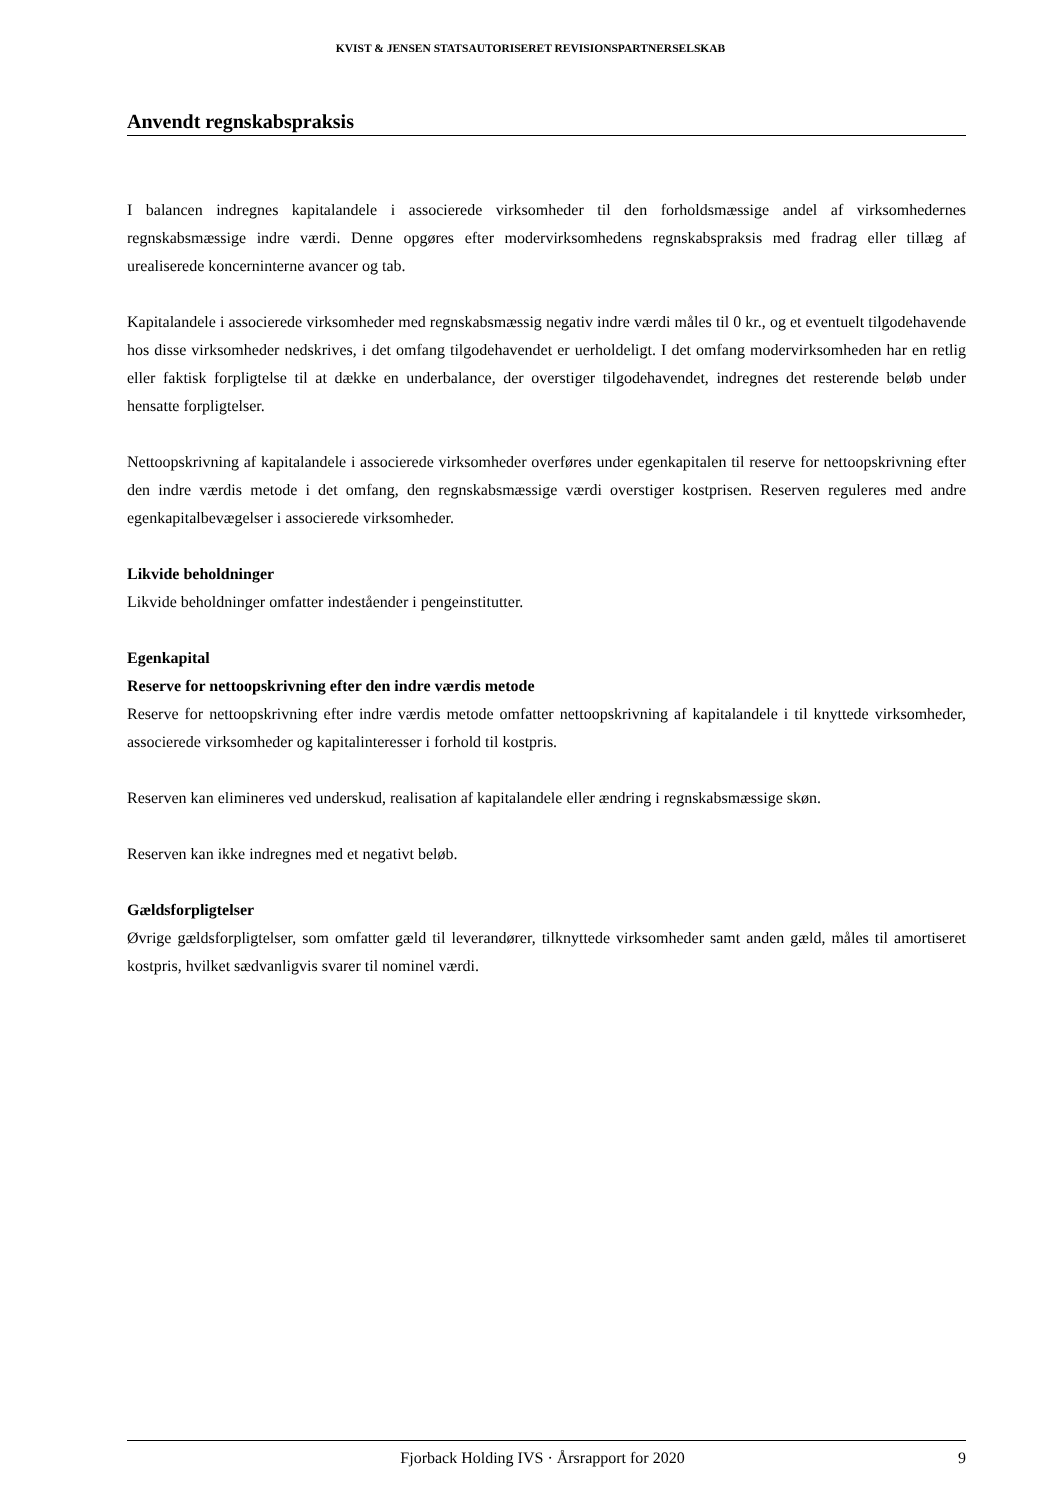KVIST & JENSEN STATSAUTORISERET REVISIONSPARTNERSELSKAB
Anvendt regnskabspraksis
I balancen indregnes kapitalandele i associerede virksomheder til den forholdsmæssige andel af virksomhedernes regnskabsmæssige indre værdi. Denne opgøres efter modervirksomhedens regnskabspraksis med fradrag eller tillæg af urealiserede koncerninterne avancer og tab.
Kapitalandele i associerede virksomheder med regnskabsmæssig negativ indre værdi måles til 0 kr., og et eventuelt tilgodehavende hos disse virksomheder nedskrives, i det omfang tilgodehavendet er uerholdeligt. I det omfang modervirksomheden har en retlig eller faktisk forpligtelse til at dække en underbalance, der overstiger tilgodehavendet, indregnes det resterende beløb under hensatte forpligtelser.
Nettoopskrivning af kapitalandele i associerede virksomheder overføres under egenkapitalen til reserve for nettoopskrivning efter den indre værdis metode i det omfang, den regnskabsmæssige værdi overstiger kostprisen. Reserven reguleres med andre egenkapitalbevægelser i associerede virksomheder.
Likvide beholdninger
Likvide beholdninger omfatter indeståender i pengeinstitutter.
Egenkapital
Reserve for nettoopskrivning efter den indre værdis metode
Reserve for nettoopskrivning efter indre værdis metode omfatter nettoopskrivning af kapitalandele i til knyttede virksomheder, associerede virksomheder og kapitalinteresser i forhold til kostpris.
Reserven kan elimineres ved underskud, realisation af kapitalandele eller ændring i regnskabsmæssige skøn.
Reserven kan ikke indregnes med et negativt beløb.
Gældsforpligtelser
Øvrige gældsforpligtelser, som omfatter gæld til leverandører, tilknyttede virksomheder samt anden gæld, måles til amortiseret kostpris, hvilket sædvanligvis svarer til nominel værdi.
Fjorback Holding IVS · Årsrapport for 2020 9